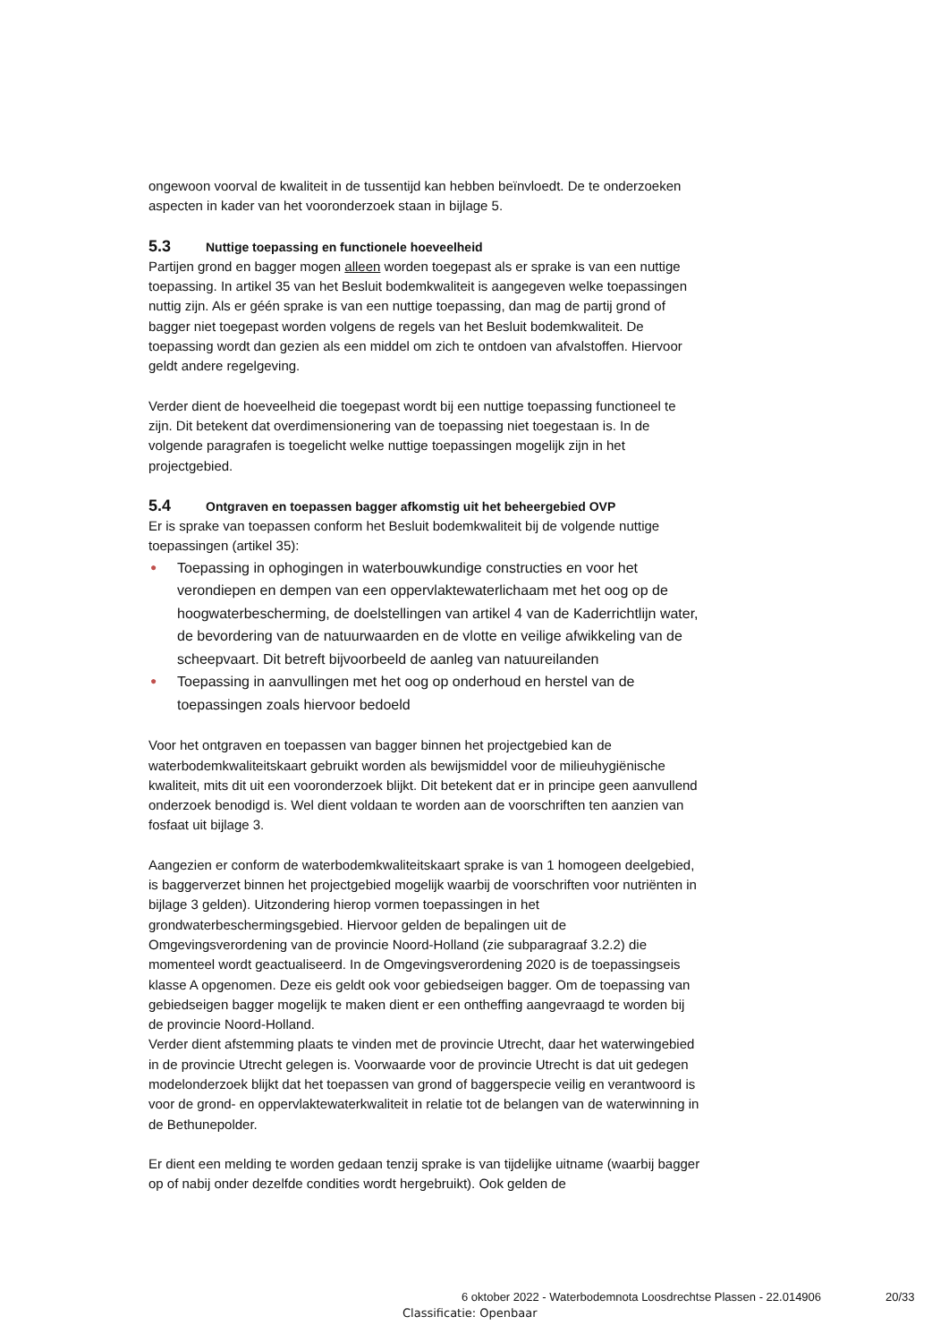ongewoon voorval de kwaliteit in de tussentijd kan hebben beïnvloedt. De te onderzoeken aspecten in kader van het vooronderzoek staan in bijlage 5.
5.3 Nuttige toepassing en functionele hoeveelheid
Partijen grond en bagger mogen alleen worden toegepast als er sprake is van een nuttige toepassing. In artikel 35 van het Besluit bodemkwaliteit is aangegeven welke toepassingen nuttig zijn. Als er géén sprake is van een nuttige toepassing, dan mag de partij grond of bagger niet toegepast worden volgens de regels van het Besluit bodemkwaliteit. De toepassing wordt dan gezien als een middel om zich te ontdoen van afvalstoffen. Hiervoor geldt andere regelgeving.
Verder dient de hoeveelheid die toegepast wordt bij een nuttige toepassing functioneel te zijn. Dit betekent dat overdimensionering van de toepassing niet toegestaan is. In de volgende paragrafen is toegelicht welke nuttige toepassingen mogelijk zijn in het projectgebied.
5.4 Ontgraven en toepassen bagger afkomstig uit het beheergebied OVP
Er is sprake van toepassen conform het Besluit bodemkwaliteit bij de volgende nuttige toepassingen (artikel 35):
● Toepassing in ophogingen in waterbouwkundige constructies en voor het verondiepen en dempen van een oppervlaktewaterlichaam met het oog op de hoogwaterbescherming, de doelstellingen van artikel 4 van de Kaderrichtlijn water, de bevordering van de natuurwaarden en de vlotte en veilige afwikkeling van de scheepvaart. Dit betreft bijvoorbeeld de aanleg van natuureilanden
● Toepassing in aanvullingen met het oog op onderhoud en herstel van de toepassingen zoals hiervoor bedoeld
Voor het ontgraven en toepassen van bagger binnen het projectgebied kan de waterbodemkwaliteitskaart gebruikt worden als bewijsmiddel voor de milieuhygiënische kwaliteit, mits dit uit een vooronderzoek blijkt. Dit betekent dat er in principe geen aanvullend onderzoek benodigd is. Wel dient voldaan te worden aan de voorschriften ten aanzien van fosfaat uit bijlage 3.
Aangezien er conform de waterbodemkwaliteitskaart sprake is van 1 homogeen deelgebied, is baggerverzet binnen het projectgebied mogelijk waarbij de voorschriften voor nutriënten in bijlage 3 gelden). Uitzondering hierop vormen toepassingen in het grondwaterbeschermingsgebied. Hiervoor gelden de bepalingen uit de Omgevingsverordening van de provincie Noord-Holland (zie subparagraaf 3.2.2) die momenteel wordt geactualiseerd. In de Omgevingsverordening 2020 is de toepassingseis klasse A opgenomen. Deze eis geldt ook voor gebiedseigen bagger. Om de toepassing van gebiedseigen bagger mogelijk te maken dient er een ontheffing aangevraagd te worden bij de provincie Noord-Holland.
Verder dient afstemming plaats te vinden met de provincie Utrecht, daar het waterwingebied in de provincie Utrecht gelegen is. Voorwaarde voor de provincie Utrecht is dat uit gedegen modelonderzoek blijkt dat het toepassen van grond of baggerspecie veilig en verantwoord is voor de grond- en oppervlaktewaterkwaliteit in relatie tot de belangen van de waterwinning in de Bethunepolder.
Er dient een melding te worden gedaan tenzij sprake is van tijdelijke uitname (waarbij bagger op of nabij onder dezelfde condities wordt hergebruikt). Ook gelden de
6 oktober 2022 - Waterbodemnota Loosdrechtse Plassen - 22.014906 20/33
Classificatie: Openbaar